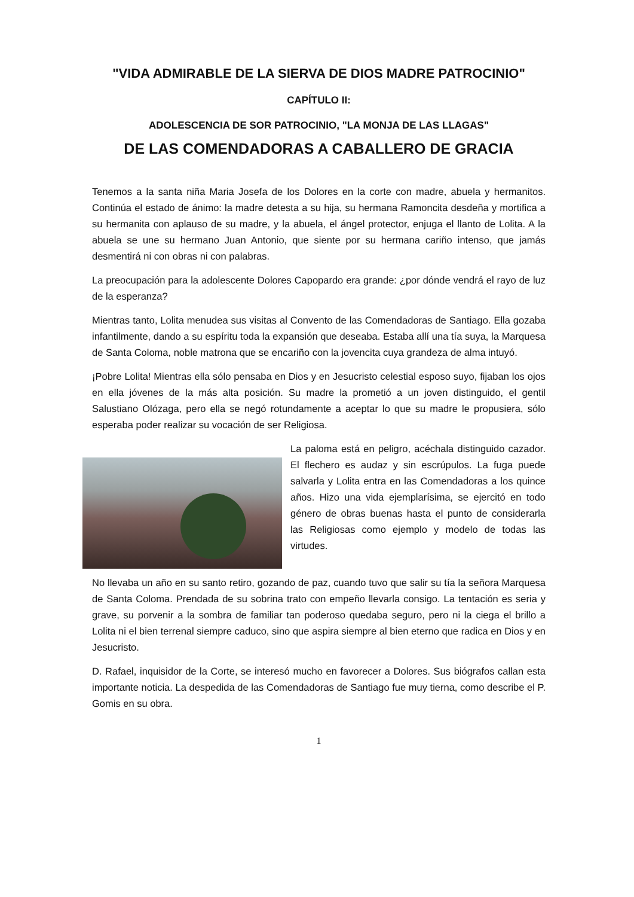"VIDA ADMIRABLE DE LA SIERVA DE DIOS MADRE PATROCINIO"
CAPÍTULO II:
ADOLESCENCIA DE SOR PATROCINIO, "LA MONJA DE LAS LLAGAS"
DE LAS COMENDADORAS A CABALLERO DE GRACIA
Tenemos a la santa niña Maria Josefa de los Dolores en la corte con madre, abuela y hermanitos. Continúa el estado de ánimo: la madre detesta a su hija, su hermana Ramoncita desdeña y mortifica a su hermanita con aplauso de su madre, y la abuela, el ángel protector, enjuga el llanto de Lolita. A la abuela se une su hermano Juan Antonio, que siente por su hermana cariño intenso, que jamás desmentirá ni con obras ni con palabras.
La preocupación para la adolescente Dolores Capopardo era grande: ¿por dónde vendrá el rayo de luz de la esperanza?
Mientras tanto, Lolita menudea sus visitas al Convento de las Comendadoras de Santiago. Ella gozaba infantilmente, dando a su espíritu toda la expansión que deseaba. Estaba allí una tía suya, la Marquesa de Santa Coloma, noble matrona que se encariño con la jovencita cuya grandeza de alma intuyó.
¡Pobre Lolita! Mientras ella sólo pensaba en Dios y en Jesucristo celestial esposo suyo, fijaban los ojos en ella jóvenes de la más alta posición. Su madre la prometió a un joven distinguido, el gentil Salustiano Olózaga, pero ella se negó rotundamente a aceptar lo que su madre le propusiera, sólo esperaba poder realizar su vocación de ser Religiosa.
La paloma está en peligro, acéchala distinguido cazador. El flechero es audaz y sin escrúpulos. La fuga puede salvarla y Lolita entra en las Comendadoras a los quince años. Hizo una vida ejemplarísima, se ejercitó en todo género de obras buenas hasta el punto de considerarla las Religiosas como ejemplo y modelo de todas las virtudes.
No llevaba un año en su santo retiro, gozando de paz, cuando tuvo que salir su tía la señora Marquesa de Santa Coloma. Prendada de su sobrina trato con empeño llevarla consigo. La tentación es seria y grave, su porvenir a la sombra de familiar tan poderoso quedaba seguro, pero ni la ciega el brillo a Lolita ni el bien terrenal siempre caduco, sino que aspira siempre al bien eterno que radica en Dios y en Jesucristo.
D. Rafael, inquisidor de la Corte, se interesó mucho en favorecer a Dolores. Sus biógrafos callan esta importante noticia. La despedida de las Comendadoras de Santiago fue muy tierna, como describe el P. Gomis en su obra.
1